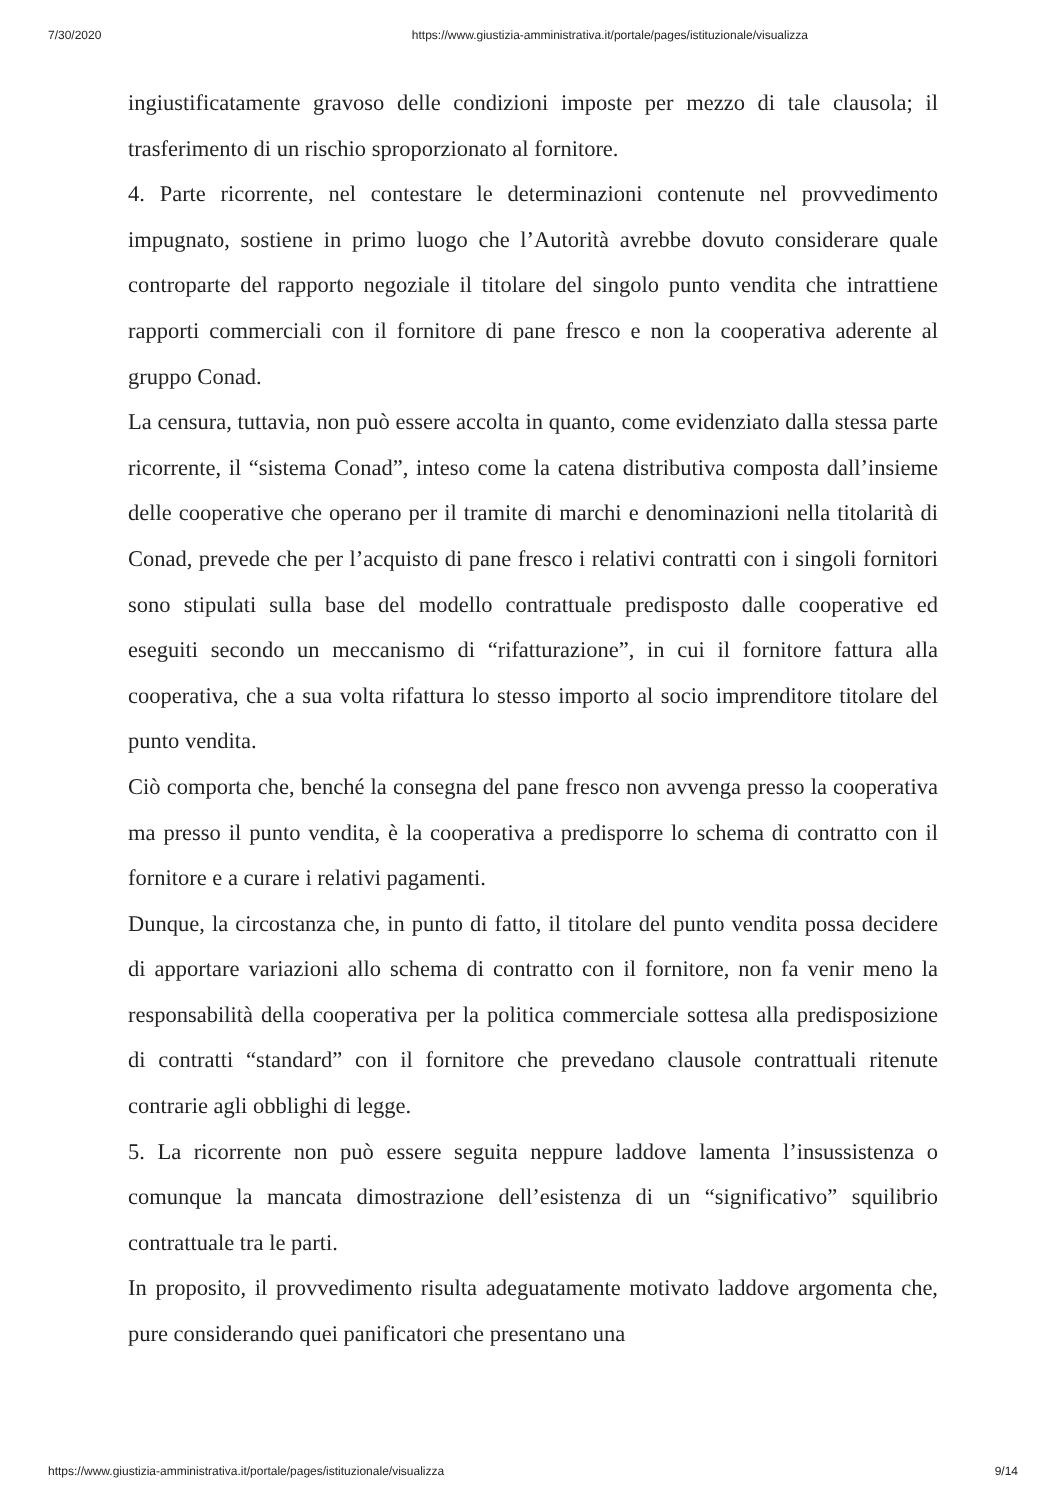7/30/2020 https://www.giustizia-amministrativa.it/portale/pages/istituzionale/visualizza
ingiustificatamente gravoso delle condizioni imposte per mezzo di tale clausola; il trasferimento di un rischio sproporzionato al fornitore.
4. Parte ricorrente, nel contestare le determinazioni contenute nel provvedimento impugnato, sostiene in primo luogo che l’Autorità avrebbe dovuto considerare quale controparte del rapporto negoziale il titolare del singolo punto vendita che intrattiene rapporti commerciali con il fornitore di pane fresco e non la cooperativa aderente al gruppo Conad.
La censura, tuttavia, non può essere accolta in quanto, come evidenziato dalla stessa parte ricorrente, il “sistema Conad”, inteso come la catena distributiva composta dall’insieme delle cooperative che operano per il tramite di marchi e denominazioni nella titolarità di Conad, prevede che per l’acquisto di pane fresco i relativi contratti con i singoli fornitori sono stipulati sulla base del modello contrattuale predisposto dalle cooperative ed eseguiti secondo un meccanismo di “rifatturazione”, in cui il fornitore fattura alla cooperativa, che a sua volta rifattura lo stesso importo al socio imprenditore titolare del punto vendita.
Ciò comporta che, benché la consegna del pane fresco non avvenga presso la cooperativa ma presso il punto vendita, è la cooperativa a predisporre lo schema di contratto con il fornitore e a curare i relativi pagamenti.
Dunque, la circostanza che, in punto di fatto, il titolare del punto vendita possa decidere di apportare variazioni allo schema di contratto con il fornitore, non fa venir meno la responsabilità della cooperativa per la politica commerciale sottesa alla predisposizione di contratti “standard” con il fornitore che prevedano clausole contrattuali ritenute contrarie agli obblighi di legge.
5. La ricorrente non può essere seguita neppure laddove lamenta l’insussistenza o comunque la mancata dimostrazione dell’esistenza di un “significativo” squilibrio contrattuale tra le parti.
In proposito, il provvedimento risulta adeguatamente motivato laddove argomenta che, pure considerando quei panificatori che presentano una
https://www.giustizia-amministrativa.it/portale/pages/istituzionale/visualizza 9/14